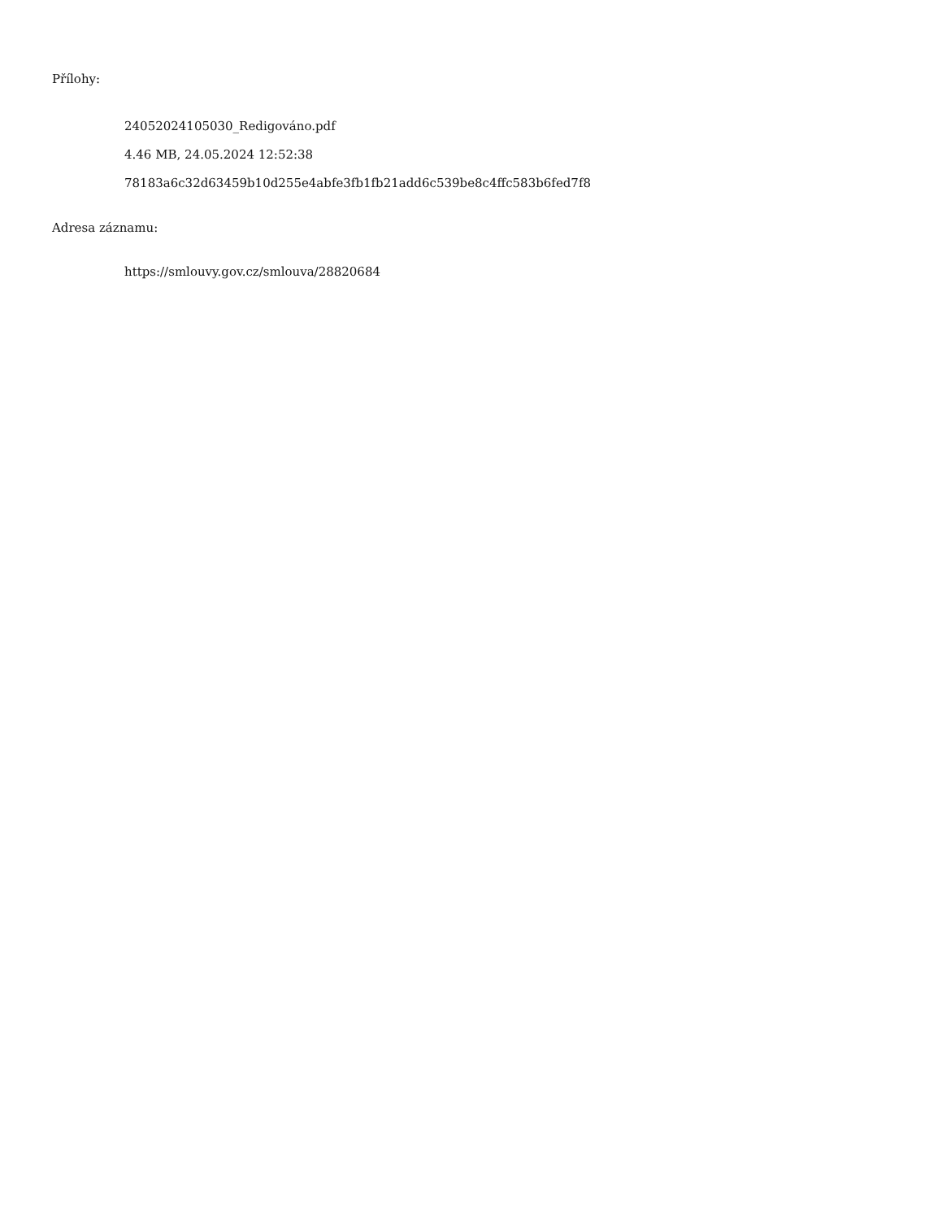Přílohy:
24052024105030_Redigováno.pdf
4.46 MB, 24.05.2024 12:52:38
78183a6c32d63459b10d255e4abfe3fb1fb21add6c539be8c4ffc583b6fed7f8
Adresa záznamu:
https://smlouvy.gov.cz/smlouva/28820684